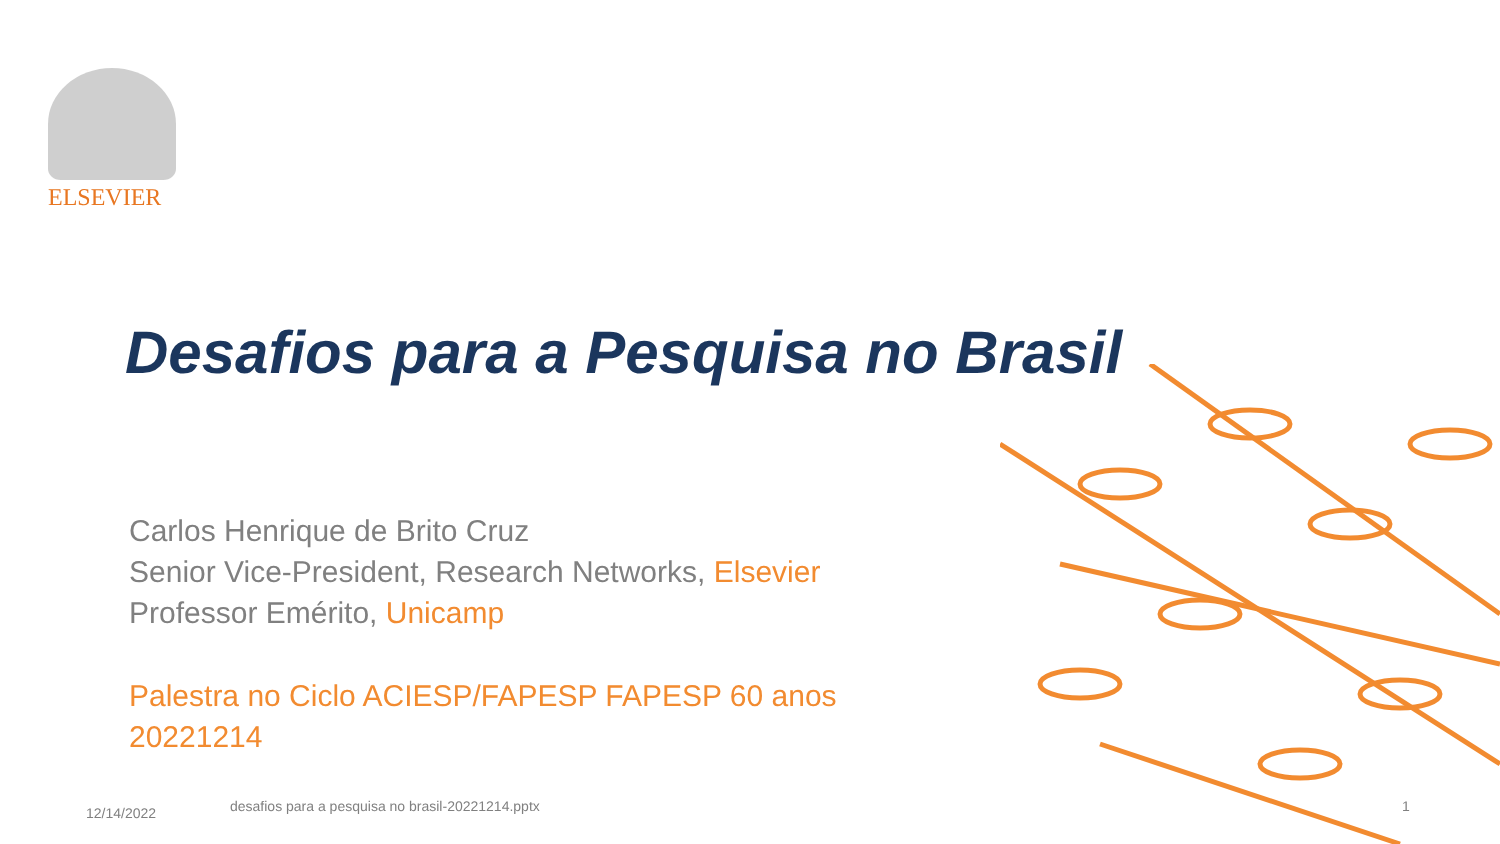ELSEVIER
Desafios para a Pesquisa no Brasil
Carlos Henrique de Brito Cruz
Senior Vice-President, Research Networks, Elsevier
Professor Emérito, Unicamp
Palestra no Ciclo ACIESP/FAPESP FAPESP 60 anos
20221214
12/14/2022
desafios para a pesquisa no brasil-20221214.pptx
1